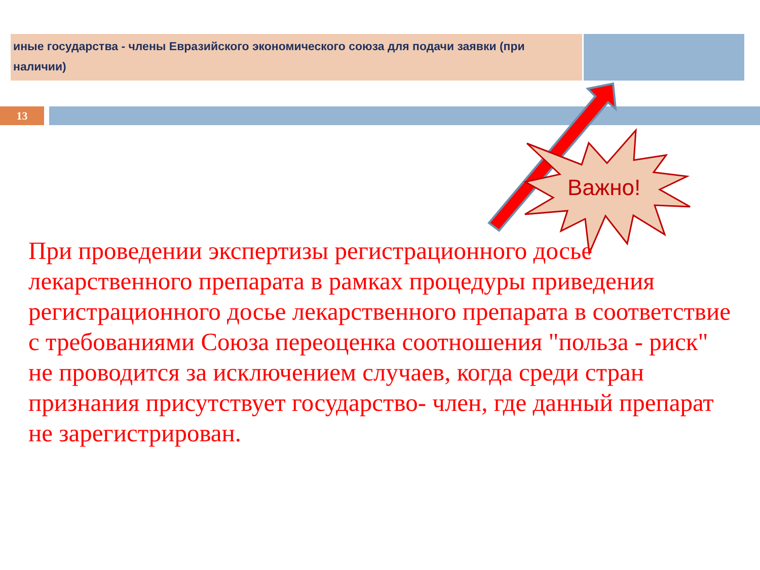| иные государства - члены Евразийского экономического союза для подачи заявки (при наличии) | |
13
Важно!
При проведении экспертизы регистрационного досье лекарственного препарата в рамках процедуры приведения регистрационного досье лекарственного препарата в соответствие с требованиями Союза переоценка соотношения "польза - риск" не проводится за исключением случаев, когда среди стран признания присутствует государство- член, где данный препарат не зарегистрирован.